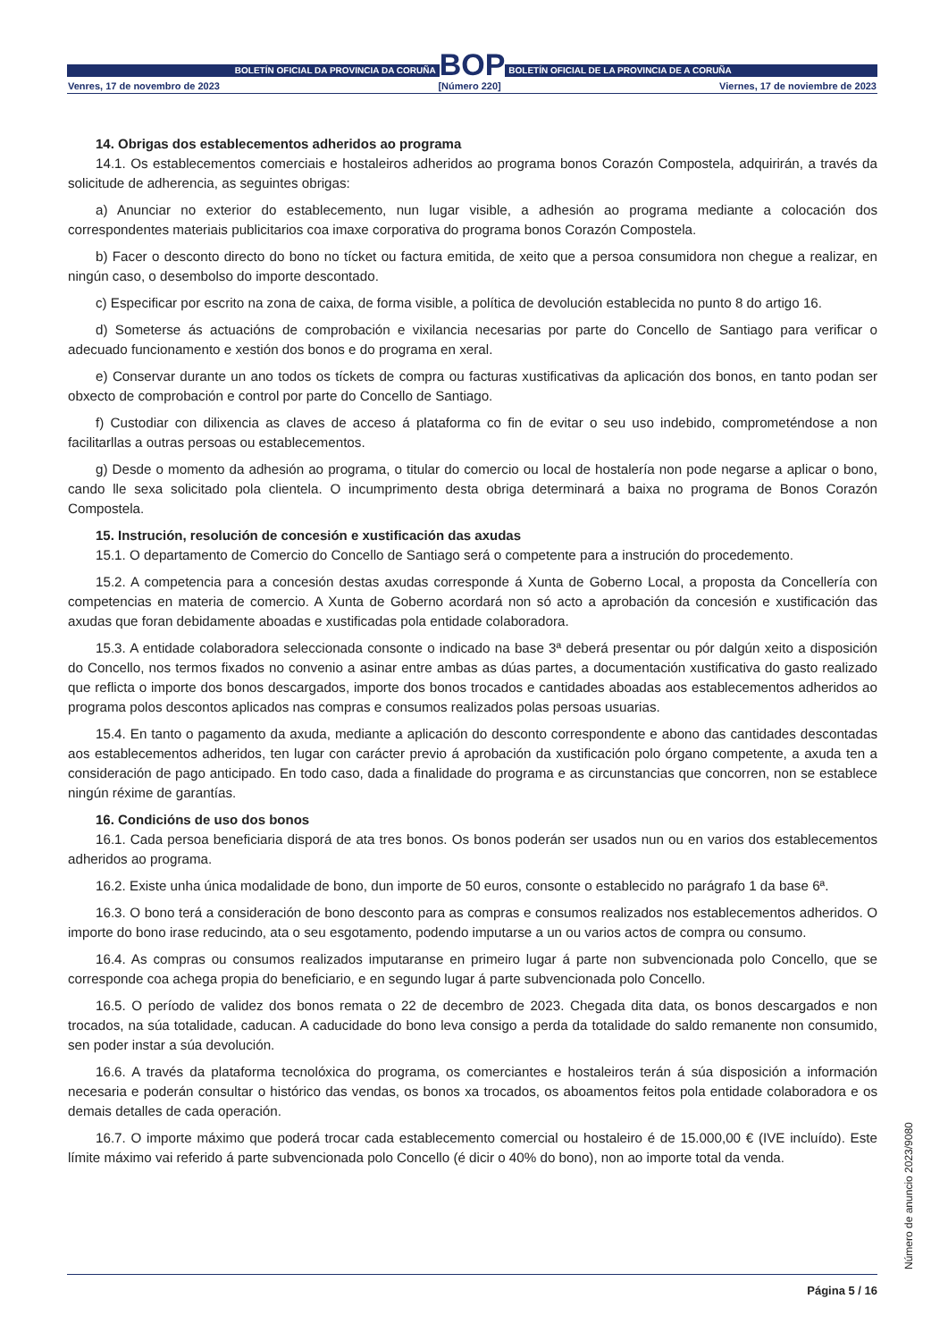BOLETÍN OFICIAL DA PROVINCIA DA CORUÑA
BOP
BOLETÍN OFICIAL DE LA PROVINCIA DE A CORUÑA
Venres, 17 de novembro de 2023 [Número 220] Viernes, 17 de noviembre de 2023
14. Obrigas dos establecementos adheridos ao programa
14.1. Os establecementos comerciais e hostaleiros adheridos ao programa bonos Corazón Compostela, adquirirán, a través da solicitude de adherencia, as seguintes obrigas:
a) Anunciar no exterior do establecemento, nun lugar visible, a adhesión ao programa mediante a colocación dos correspondentes materiais publicitarios coa imaxe corporativa do programa bonos Corazón Compostela.
b) Facer o desconto directo do bono no tícket ou factura emitida, de xeito que a persoa consumidora non chegue a realizar, en ningún caso, o desembolso do importe descontado.
c) Especificar por escrito na zona de caixa, de forma visible, a política de devolución establecida no punto 8 do artigo 16.
d) Someterse ás actuacións de comprobación e vixilancia necesarias por parte do Concello de Santiago para verificar o adecuado funcionamento e xestión dos bonos e do programa en xeral.
e) Conservar durante un ano todos os tíckets de compra ou facturas xustificativas da aplicación dos bonos, en tanto podan ser obxecto de comprobación e control por parte do Concello de Santiago.
f) Custodiar con dilixencia as claves de acceso á plataforma co fin de evitar o seu uso indebido, comprometéndose a non facilitarllas a outras persoas ou establecementos.
g) Desde o momento da adhesión ao programa, o titular do comercio ou local de hostalería non pode negarse a aplicar o bono, cando lle sexa solicitado pola clientela. O incumprimento desta obriga determinará a baixa no programa de Bonos Corazón Compostela.
15. Instrución, resolución de concesión e xustificación das axudas
15.1. O departamento de Comercio do Concello de Santiago será o competente para a instrución do procedemento.
15.2. A competencia para a concesión destas axudas corresponde á Xunta de Goberno Local, a proposta da Concellería con competencias en materia de comercio. A Xunta de Goberno acordará non só acto a aprobación da concesión e xustificación das axudas que foran debidamente aboadas e xustificadas pola entidade colaboradora.
15.3. A entidade colaboradora seleccionada consonte o indicado na base 3ª deberá presentar ou pór dalgún xeito a disposición do Concello, nos termos fixados no convenio a asinar entre ambas as dúas partes, a documentación xustificativa do gasto realizado que reflicta o importe dos bonos descargados, importe dos bonos trocados e cantidades aboadas aos establecementos adheridos ao programa polos descontos aplicados nas compras e consumos realizados polas persoas usuarias.
15.4. En tanto o pagamento da axuda, mediante a aplicación do desconto correspondente e abono das cantidades descontadas aos establecementos adheridos, ten lugar con carácter previo á aprobación da xustificación polo órgano competente, a axuda ten a consideración de pago anticipado. En todo caso, dada a finalidade do programa e as circunstancias que concorren, non se establece ningún réxime de garantías.
16. Condicións de uso dos bonos
16.1. Cada persoa beneficiaria disporá de ata tres bonos. Os bonos poderán ser usados nun ou en varios dos establecementos adheridos ao programa.
16.2. Existe unha única modalidade de bono, dun importe de 50 euros, consonte o establecido no parágrafo 1 da base 6ª.
16.3. O bono terá a consideración de bono desconto para as compras e consumos realizados nos establecementos adheridos. O importe do bono irase reducindo, ata o seu esgotamento, podendo imputarse a un ou varios actos de compra ou consumo.
16.4. As compras ou consumos realizados imputaranse en primeiro lugar á parte non subvencionada polo Concello, que se corresponde coa achega propia do beneficiario, e en segundo lugar á parte subvencionada polo Concello.
16.5. O período de validez dos bonos remata o 22 de decembro de 2023. Chegada dita data, os bonos descargados e non trocados, na súa totalidade, caducan. A caducidade do bono leva consigo a perda da totalidade do saldo remanente non consumido, sen poder instar a súa devolución.
16.6. A través da plataforma tecnolóxica do programa, os comerciantes e hostaleiros terán á súa disposición a información necesaria e poderán consultar o histórico das vendas, os bonos xa trocados, os aboamentos feitos pola entidade colaboradora e os demais detalles de cada operación.
16.7. O importe máximo que poderá trocar cada establecemento comercial ou hostaleiro é de 15.000,00 € (IVE incluído). Este límite máximo vai referido á parte subvencionada polo Concello (é dicir o 40% do bono), non ao importe total da venda.
Número de anuncio 2023/9080
Página 5 / 16